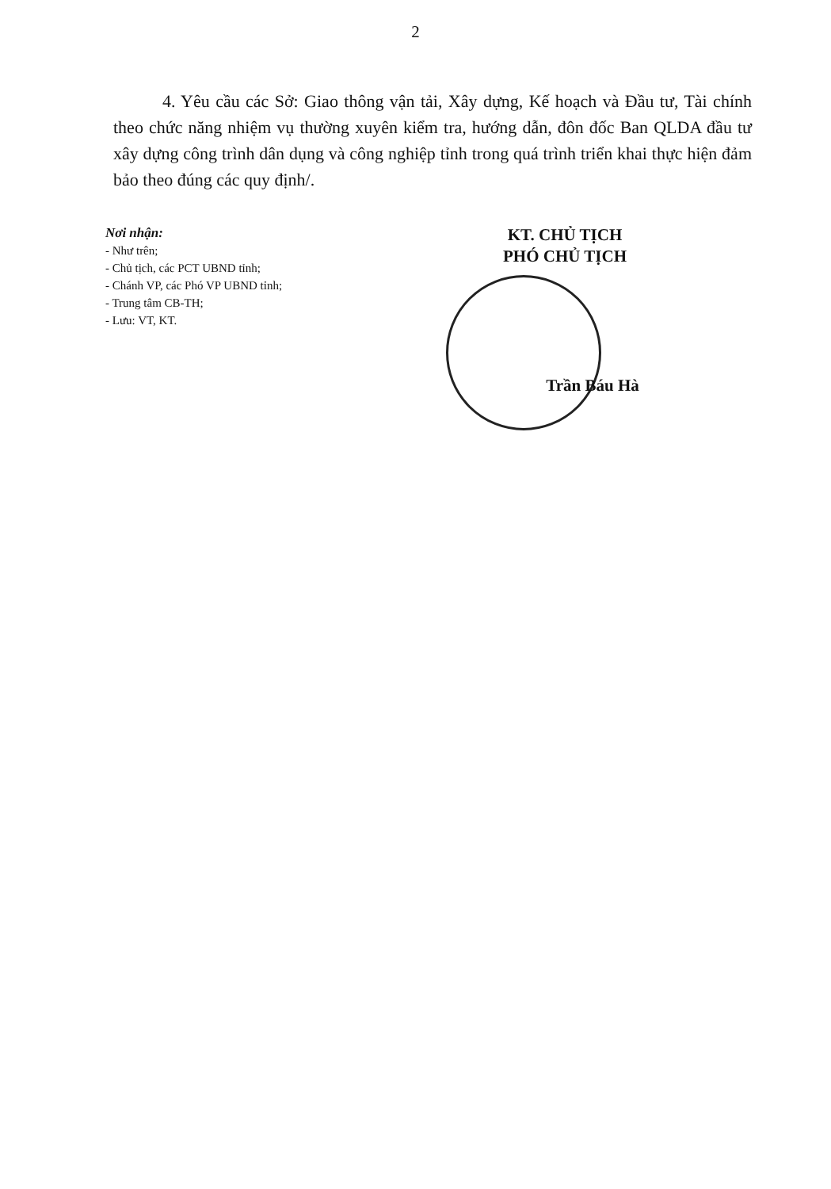2
4. Yêu cầu các Sở: Giao thông vận tải, Xây dựng, Kế hoạch và Đầu tư, Tài chính theo chức năng nhiệm vụ thường xuyên kiểm tra, hướng dẫn, đôn đốc Ban QLDA đầu tư xây dựng công trình dân dụng và công nghiệp tỉnh trong quá trình triển khai thực hiện đảm bảo theo đúng các quy định/.
Nơi nhận:
- Như trên;
- Chủ tịch, các PCT UBND tỉnh;
- Chánh VP, các Phó VP UBND tỉnh;
- Trung tâm CB-TH;
- Lưu: VT, KT.
KT. CHỦ TỊCH
PHÓ CHỦ TỊCH
Trần Báu Hà